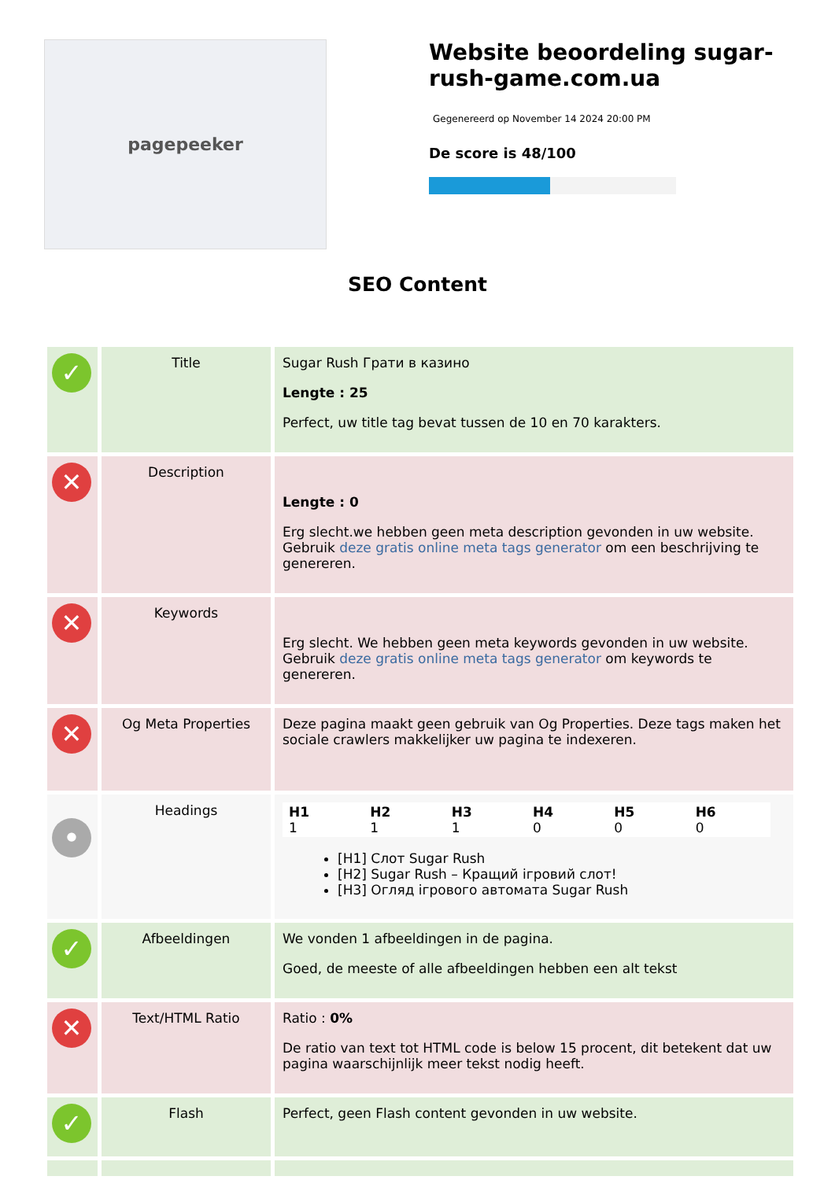pagepeeker
Website beoordeling sugar-rush-game.com.ua
Gegenereerd op November 14 2024 20:00 PM
De score is 48/100
SEO Content
| ✓ | Title | Sugar Rush Грати в казино Lengte : 25 Perfect, uw title tag bevat tussen de 10 en 70 karakters. |
| ✕ | Description | Lengte : 0 Erg slecht.we hebben geen meta description gevonden in uw website. Gebruik deze gratis online meta tags generator om een beschrijving te genereren. |
| ✕ | Keywords | Erg slecht. We hebben geen meta keywords gevonden in uw website. Gebruik deze gratis online meta tags generator om keywords te genereren. |
| ✕ | Og Meta Properties | Deze pagina maakt geen gebruik van Og Properties. Deze tags maken het sociale crawlers makkelijker uw pagina te indexeren. |
| • | Headings | / H1 1 / H2 1 / H3 1 / H4 0 / H5 0 / H6 0 / [H1] Слот Sugar Rush [H2] Sugar Rush – Кращий ігровий слот! [H3] Огляд ігрового автомата Sugar Rush |
| ✓ | Afbeeldingen | We vonden 1 afbeeldingen in de pagina. Goed, de meeste of alle afbeeldingen hebben een alt tekst |
| ✕ | Text/HTML Ratio | Ratio : 0% De ratio van text tot HTML code is below 15 procent, dit betekent dat uw pagina waarschijnlijk meer tekst nodig heeft. |
| ✓ | Flash | Perfect, geen Flash content gevonden in uw website. |